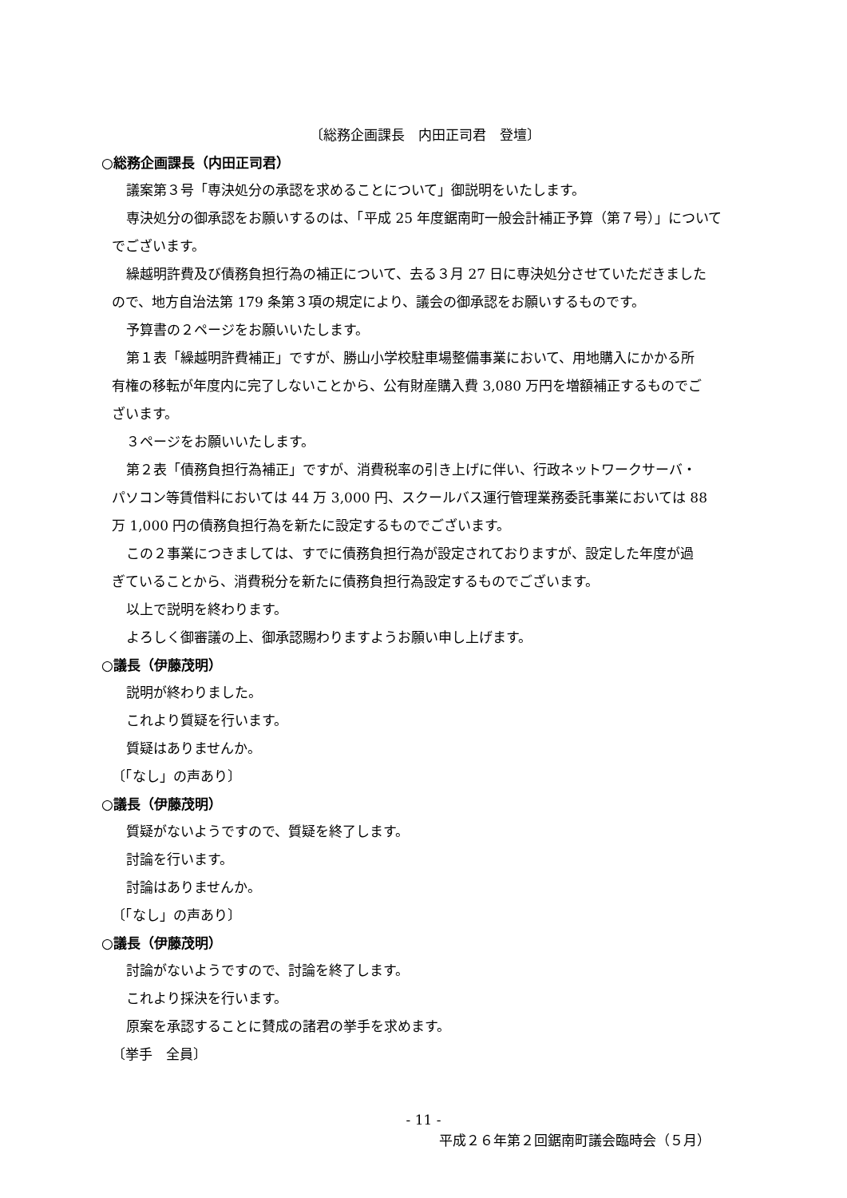〔総務企画課長　内田正司君　登壇〕
○総務企画課長（内田正司君）
議案第３号「専決処分の承認を求めることについて」御説明をいたします。
専決処分の御承認をお願いするのは、「平成 25 年度鋸南町一般会計補正予算（第７号）」について
でございます。
繰越明許費及び債務負担行為の補正について、去る３月 27 日に専決処分させていただきました
ので、地方自治法第 179 条第３項の規定により、議会の御承認をお願いするものです。
予算書の２ページをお願いいたします。
第１表「繰越明許費補正」ですが、勝山小学校駐車場整備事業において、用地購入にかかる所
有権の移転が年度内に完了しないことから、公有財産購入費 3,080 万円を増額補正するものでご
ざいます。
３ページをお願いいたします。
第２表「債務負担行為補正」ですが、消費税率の引き上げに伴い、行政ネットワークサーバ・
パソコン等賃借料においては 44 万 3,000 円、スクールバス運行管理業務委託事業においては 88
万 1,000 円の債務負担行為を新たに設定するものでございます。
この２事業につきましては、すでに債務負担行為が設定されておりますが、設定した年度が過
ぎていることから、消費税分を新たに債務負担行為設定するものでございます。
以上で説明を終わります。
よろしく御審議の上、御承認賜わりますようお願い申し上げます。
○議長（伊藤茂明）
説明が終わりました。
これより質疑を行います。
質疑はありませんか。
〔「なし」の声あり〕
○議長（伊藤茂明）
質疑がないようですので、質疑を終了します。
討論を行います。
討論はありませんか。
〔「なし」の声あり〕
○議長（伊藤茂明）
討論がないようですので、討論を終了します。
これより採決を行います。
原案を承認することに賛成の諸君の挙手を求めます。
〔挙手　全員〕
- 11 -
平成２６年第２回鋸南町議会臨時会（５月）